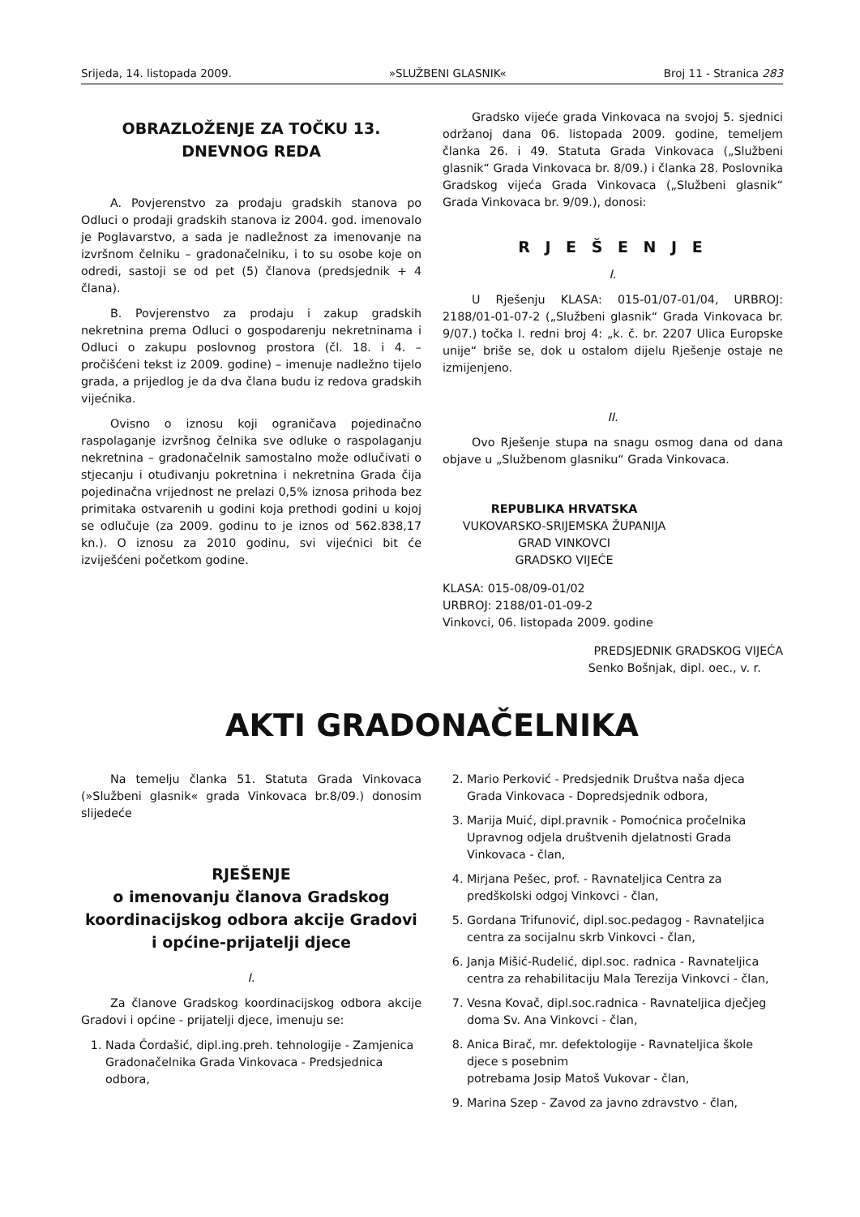Srijeda, 14. listopada 2009. »SLUŽBENI GLASNIK« Broj 11 - Stranica 283
OBRAZLOŽENJE ZA TOČKU 13.
DNEVNOG REDA
A. Povjerenstvo za prodaju gradskih stanova po Odluci o prodaji gradskih stanova iz 2004. god. imenovalo je Poglavarstvo, a sada je nadležnost za imenovanje na izvršnom čelniku – gradonačelniku, i to su osobe koje on odredi, sastoji se od pet (5) članova (predsjednik + 4 člana).
B. Povjerenstvo za prodaju i zakup gradskih nekretnina prema Odluci o gospodarenju nekretninama i Odluci o zakupu poslovnog prostora (čl. 18. i 4. – pročišćeni tekst iz 2009. godine) – imenuje nadležno tijelo grada, a prijedlog je da dva člana budu iz redova gradskih vijećnika.
Ovisno o iznosu koji ograničava pojedinačno raspolaganje izvršnog čelnika sve odluke o raspolaganju nekretnina – gradonačelnik samostalno može odlučivati o stjecanju i otuđivanju pokretnina i nekretnina Grada čija pojedinačna vrijednost ne prelazi 0,5% iznosa prihoda bez primitaka ostvarenih u godini koja prethodi godini u kojoj se odlučuje (za 2009. godinu to je iznos od 562.838,17 kn.). O iznosu za 2010 godinu, svi vijećnici bit će izviješćeni početkom godine.
Gradsko vijeće grada Vinkovaca na svojoj 5. sjednici održanoj dana 06. listopada 2009. godine, temeljem članka 26. i 49. Statuta Grada Vinkovaca („Službeni glasnik“ Grada Vinkovaca br. 8/09.) i članka 28. Poslovnika Gradskog vijeća Grada Vinkovaca („Službeni glasnik“ Grada Vinkovaca br. 9/09.), donosi:
R J E Š E N J E
I.
U Rješenju KLASA: 015-01/07-01/04, URBROJ: 2188/01-01-07-2 („Službeni glasnik“ Grada Vinkovaca br. 9/07.) točka I. redni broj 4: „k. č. br. 2207 Ulica Europske unije“ briše se, dok u ostalom dijelu Rješenje ostaje ne izmijenjeno.
II.
Ovo Rješenje stupa na snagu osmog dana od dana objave u „Službenom glasniku“ Grada Vinkovaca.
REPUBLIKA HRVATSKA
VUKOVARSKO-SRIJEMSKA ŽUPANIJA
GRAD VINKOVCI
GRADSKO VIJEĆE
KLASA: 015-08/09-01/02
URBROJ: 2188/01-01-09-2
Vinkovci, 06. listopada 2009. godine
PREDSJEDNIK GRADSKOG VIJEĆA
Senko Bošnjak, dipl. oec., v. r.
AKTI GRADONAČELNIKA
Na temelju članka 51. Statuta Grada Vinkovaca (»Službeni glasnik« grada Vinkovaca br.8/09.) donosim slijedeće
RJEŠENJE
o imenovanju članova Gradskog koordinacijskog odbora akcije Gradovi i općine-prijatelji djece
I.
Za članove Gradskog koordinacijskog odbora akcije Gradovi i općine - prijatelji djece, imenuju se:
1. Nada Čordašić, dipl.ing.preh. tehnologije - Zamjenica Gradonačelnika Grada Vinkovaca - Predsjednica odbora,
2. Mario Perković - Predsjednik Društva naša djeca Grada Vinkovaca - Dopredsjednik odbora,
3. Marija Muić, dipl.pravnik - Pomoćnica pročelnika Upravnog odjela društvenih djelatnosti Grada Vinkovaca - član,
4. Mirjana Pešec, prof. - Ravnateljica Centra za predškolski odgoj Vinkovci - član,
5. Gordana Trifunović, dipl.soc.pedagog - Ravnateljica centra za socijalnu skrb Vinkovci - član,
6. Janja Mišić-Rudelić, dipl.soc. radnica - Ravnateljica centra za rehabilitaciju Mala Terezija Vinkovci - član,
7. Vesna Kovač, dipl.soc.radnica - Ravnateljica dječjeg doma Sv. Ana Vinkovci - član,
8. Anica Birač, mr. defektologije - Ravnateljica škole djece s posebnim
potrebama Josip Matoš Vukovar - član,
9. Marina Szep - Zavod za javno zdravstvo - član,